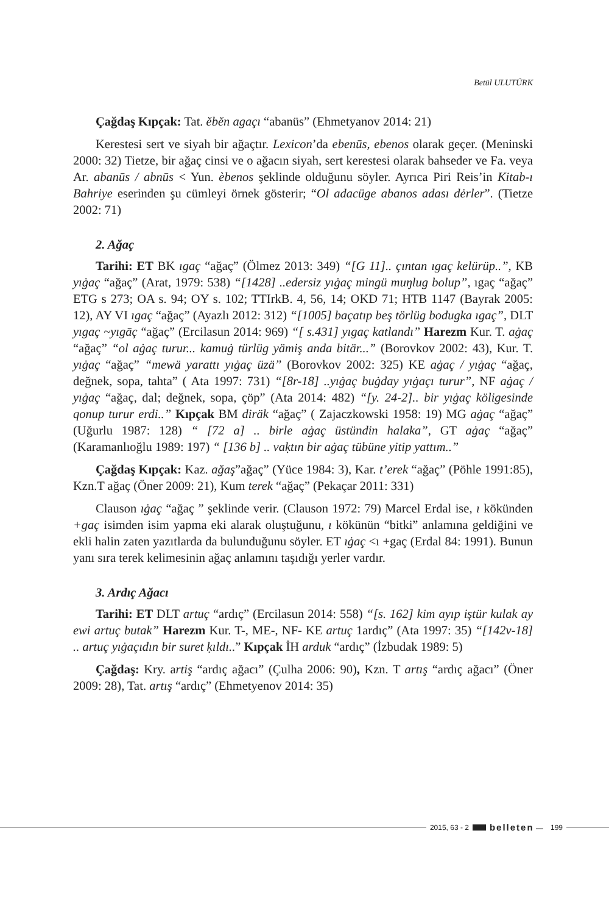Betül ULUTÜRK
Çağdaş Kıpçak: Tat. ĕbĕn agaçı “abanüs” (Ehmetyanov 2014: 21)
Kerestesi sert ve siyah bir ağaçtır. Lexicon’da ebenūs, ebenos olarak geçer. (Meninski 2000: 32) Tietze, bir ağaç cinsi ve o ağacın siyah, sert kerestesi olarak bahseder ve Fa. veya Ar. abanūs / abnūs < Yun. èbenos şeklinde olduğunu söyler. Ayrıca Piri Reis’in Kitab-ı Bahriye eserinden şu cümleyi örnek gösterir; “Ol adacüge abanos adası dėrler”. (Tietze 2002: 71)
2. Ağaç
Tarihi: ET BK ıgaç “ağaç” (Ölmez 2013: 349) “[G 11].. çıntan ıgaç kelürüp..”, KB yıġaç “ağaç” (Arat, 1979: 538) “[1428] ..edersiz yıġaç mingü muŋlug bolup”, ıgaç “ağaç” ETG s 273; OA s. 94; OY s. 102; TTIrkB. 4, 56, 14; OKD 71; HTB 1147 (Bayrak 2005: 12), AY VI ıgaç “ağaç” (Ayazlı 2012: 312) “[1005] baçatıp beş törlüg bodugka ıgaç”, DLT yıgaç ~yıgāç “ağaç” (Ercilasun 2014: 969) “[ s.431] yıgaç katlandı” Harezm Kur. T. aġaç “ağaç” “ol aġaç turur... kamuġ türlüg yämiş anda bitär...” (Borovkov 2002: 43), Kur. T. yıġaç “ağaç” “mewä yarattı yıġaç üzä” (Borovkov 2002: 325) KE aġaç / yıġaç “ağaç, değnek, sopa, tahta” ( Ata 1997: 731) “[8r-18] ..yıġaç buġday yıġaçı turur”, NF aġaç / yıġaç “ağaç, dal; değnek, sopa, çöp” (Ata 2014: 482) “[y. 24-2].. bir yıġaç köligesinde qonup turur erdi..” Kıpçak BM diräk “ağaç” ( Zajaczkowski 1958: 19) MG aġaç “ağaç” (Uğurlu 1987: 128) “ [72 a] .. birle aġaç üstündin halaka”, GT aġaç “ağaç” (Karamanlıoğlu 1989: 197) “ [136 b] .. vaḳtın bir aġaç tübüne yitip yattım..”
Çağdaş Kıpçak: Kaz. ağaş”ağaç” (Yüce 1984: 3), Kar. t’erek “ağaç” (Pöhle 1991:85), Kzn.T ağaç (Öner 2009: 21), Kum terek “ağaç” (Pekaçar 2011: 331)
Clauson ıġaç “ağaç ” şeklinde verir. (Clauson 1972: 79) Marcel Erdal ise, ı kökünden +gaç isimden isim yapma eki alarak oluştuğunu, ı kökünün “bitki” anlamına geldiğini ve ekli halin zaten yazıtlarda da bulunduğunu söyler. ET ıġaç <ı +gaç (Erdal 84: 1991). Bunun yanı sıra terek kelimesinin ağaç anlamını taşıdığı yerler vardır.
3. Ardıç Ağacı
Tarihi: ET DLT artuç “ardıç” (Ercilasun 2014: 558) “[s. 162] kim ayıp iştür kulak ay ewi artuç butak” Harezm Kur. T-, ME-, NF- KE artuç 1ardıç” (Ata 1997: 35) “[142v-18] .. artuç yıġaçıdın bir suret ḳıldı..” Kıpçak İH arduk “ardıç” (İzbudak 1989: 5)
Çağdaş: Kry. artiş “ardıç ağacı” (Çulha 2006: 90), Kzn. T artış “ardıç ağacı” (Öner 2009: 28), Tat. artış “ardıç” (Ehmetyenov 2014: 35)
2015, 63 - 2 belleten — 199